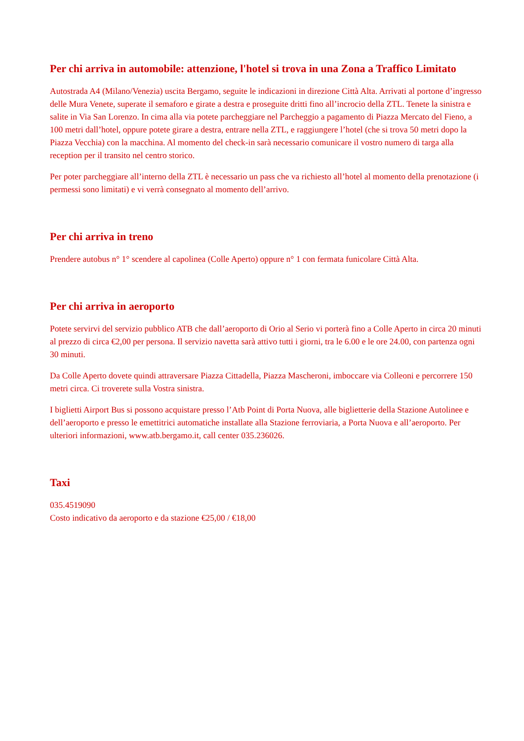Per chi arriva in automobile: attenzione, l'hotel si trova in una Zona a Traffico Limitato
Autostrada A4 (Milano/Venezia) uscita Bergamo, seguite le indicazioni in direzione Città Alta. Arrivati al portone d’ingresso delle Mura Venete, superate il semaforo e girate a destra e proseguite dritti fino all’incrocio della ZTL. Tenete la sinistra e salite in Via San Lorenzo. In cima alla via potete parcheggiare nel Parcheggio a pagamento di Piazza Mercato del Fieno, a 100 metri dall’hotel, oppure potete girare a destra, entrare nella ZTL, e raggiungere l’hotel (che si trova 50 metri dopo la Piazza Vecchia) con la macchina. Al momento del check-in sarà necessario comunicare il vostro numero di targa alla reception per il transito nel centro storico.
Per poter parcheggiare all’interno della ZTL è necessario un pass che va richiesto all’hotel al momento della prenotazione (i permessi sono limitati) e vi verrà consegnato al momento dell’arrivo.
Per chi arriva in treno
Prendere autobus n° 1° scendere al capolinea (Colle Aperto) oppure n° 1 con fermata funicolare Città Alta.
Per chi arriva in aeroporto
Potete servirvi del servizio pubblico ATB che dall’aeroporto di Orio al Serio vi porterà fino a Colle Aperto in circa 20 minuti al prezzo di circa €2,00 per persona. Il servizio navetta sarà attivo tutti i giorni, tra le 6.00 e le ore 24.00, con partenza ogni 30 minuti.
Da Colle Aperto dovete quindi attraversare Piazza Cittadella, Piazza Mascheroni, imboccare via Colleoni e percorrere 150 metri circa. Ci troverete sulla Vostra sinistra.
I biglietti Airport Bus si possono acquistare presso l’Atb Point di Porta Nuova, alle biglietterie della Stazione Autolinee e dell’aeroporto e presso le emettitrici automatiche installate alla Stazione ferroviaria, a Porta Nuova e all’aeroporto. Per ulteriori informazioni, www.atb.bergamo.it, call center 035.236026.
Taxi
035.4519090
Costo indicativo da aeroporto e da stazione €25,00 / €18,00